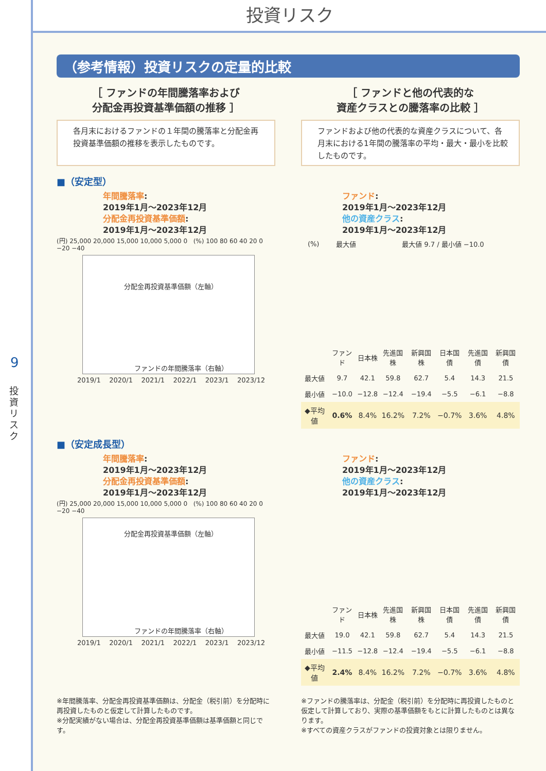9
投資リスク
投資リスク
（参考情報）投資リスクの定量的比較
［ ファンドの年間騰落率および
分配金再投資基準価額の推移 ］
各月末におけるファンドの１年間の騰落率と分配金再投資基準価額の推移を表示したものです。
［ ファンドと他の代表的な
資産クラスとの騰落率の比較 ］
ファンドおよび他の代表的な資産クラスについて、各月末における1年間の騰落率の平均・最大・最小を比較したものです。
■（安定型）
年間騰落率:
2019年1月～2023年12月
分配金再投資基準価額:
2019年1月～2023年12月
(円) 25,000 20,000 15,000 10,000 5,000 0 (%) 100 80 60 40 20 0 −20 −40
分配金再投資基準価額（左軸）
ファンドの年間騰落率（右軸）
2019/1 2020/1 2021/1 2022/1 2023/1 2023/12
ファンド:
2019年1月～2023年12月
他の資産クラス:
2019年1月～2023年12月
| (%) | 最大値 | 最大値 9.7 / 最小値 −10.0 |
| | ファンド | 日本株 | 先進国株 | 新興国株 | 日本国債 | 先進国債 | 新興国債 |
| 最大値 | 9.7 | 42.1 | 59.8 | 62.7 | 5.4 | 14.3 | 21.5 |
| 最小値 | −10.0 | −12.8 | −12.4 | −19.4 | −5.5 | −6.1 | −8.8 |
| ◆平均値 | 0.6% | 8.4% | 16.2% | 7.2% | −0.7% | 3.6% | 4.8% |
■（安定成長型）
年間騰落率:
2019年1月～2023年12月
分配金再投資基準価額:
2019年1月～2023年12月
(円) 25,000 20,000 15,000 10,000 5,000 0 (%) 100 80 60 40 20 0 −20 −40
分配金再投資基準価額（左軸）
ファンドの年間騰落率（右軸）
2019/1 2020/1 2021/1 2022/1 2023/1 2023/12
ファンド:
2019年1月～2023年12月
他の資産クラス:
2019年1月～2023年12月
| | ファンド | 日本株 | 先進国株 | 新興国株 | 日本国債 | 先進国債 | 新興国債 |
| 最大値 | 19.0 | 42.1 | 59.8 | 62.7 | 5.4 | 14.3 | 21.5 |
| 最小値 | −11.5 | −12.8 | −12.4 | −19.4 | −5.5 | −6.1 | −8.8 |
| ◆平均値 | 2.4% | 8.4% | 16.2% | 7.2% | −0.7% | 3.6% | 4.8% |
※年間騰落率、分配金再投資基準価額は、分配金（税引前）を分配時に再投資したものと仮定して計算したものです。
※分配実績がない場合は、分配金再投資基準価額は基準価額と同じです。
※ファンドの騰落率は、分配金（税引前）を分配時に再投資したものと仮定して計算しており、実際の基準価額をもとに計算したものとは異なります。
※すべての資産クラスがファンドの投資対象とは限りません。